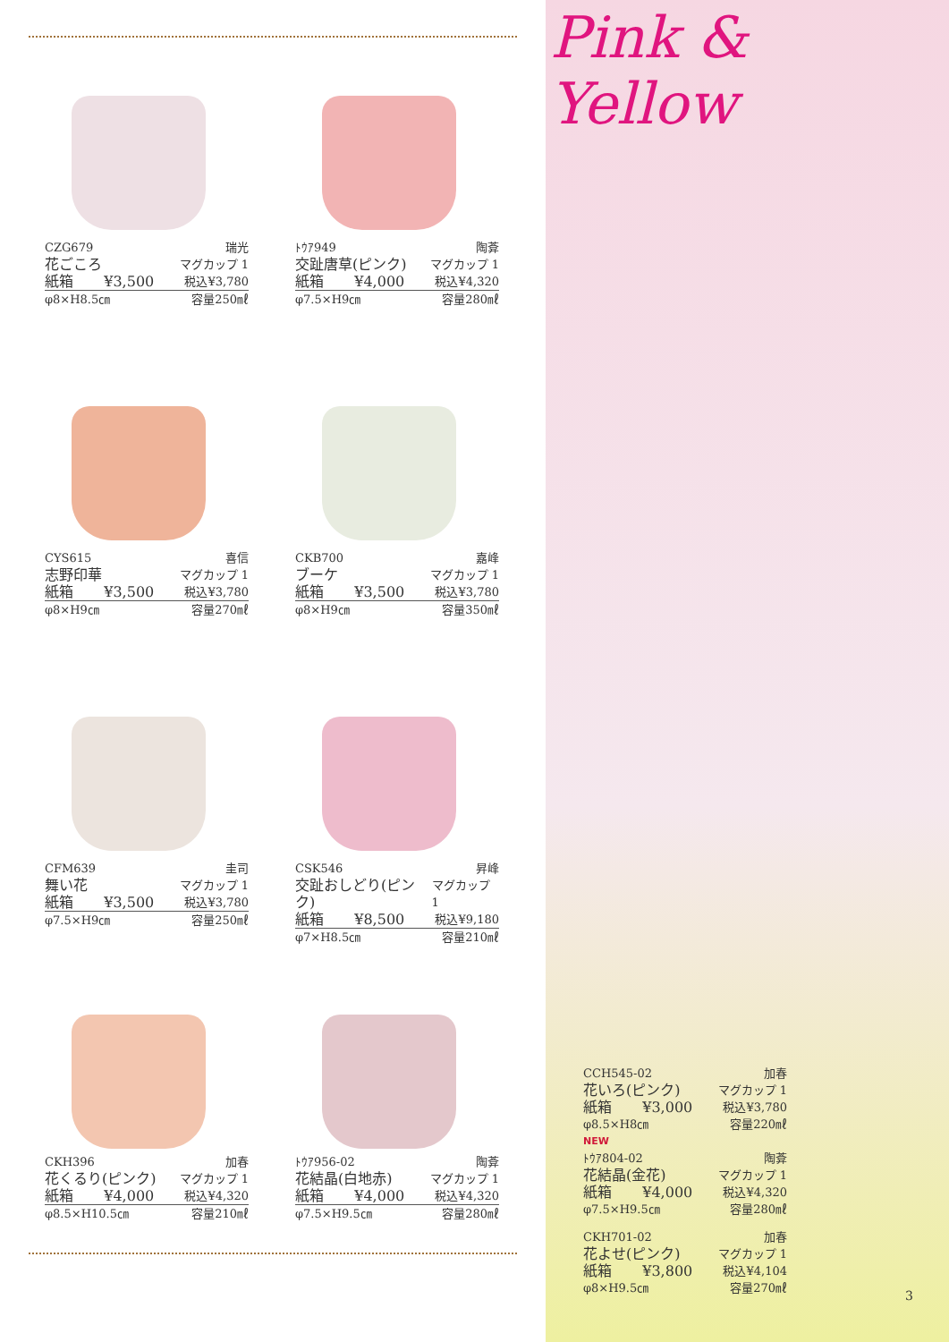CZG679 瑞光
花ごころ マグカップ 1
紙箱 ¥3,500 税込¥3,780
φ8×H8.5㎝ 容量250㎖
ﾄｳｱ949 陶葊
交趾唐草(ピンク) マグカップ 1
紙箱 ¥4,000 税込¥4,320
φ7.5×H9㎝ 容量280㎖
CYS615 喜信
志野印華 マグカップ 1
紙箱 ¥3,500 税込¥3,780
φ8×H9㎝ 容量270㎖
CKB700 嘉峰
ブーケ マグカップ 1
紙箱 ¥3,500 税込¥3,780
φ8×H9㎝ 容量350㎖
CFM639 圭司
舞い花 マグカップ 1
紙箱 ¥3,500 税込¥3,780
φ7.5×H9㎝ 容量250㎖
CSK546 昇峰
交趾おしどり(ピンク) マグカップ 1
紙箱 ¥8,500 税込¥9,180
φ7×H8.5㎝ 容量210㎖
CKH396 加春
花くるり(ピンク) マグカップ 1
紙箱 ¥4,000 税込¥4,320
φ8.5×H10.5㎝ 容量210㎖
ﾄｳｱ956-02 陶葊
花結晶(白地赤) マグカップ 1
紙箱 ¥4,000 税込¥4,320
φ7.5×H9.5㎝ 容量280㎖
Pink & Yellow
CCH545-02 加春
花いろ(ピンク) マグカップ 1
紙箱 ¥3,000 税込¥3,780
φ8.5×H8㎝ 容量220㎖
NEW
ﾄｳｱ804-02 陶葊
花結晶(金花) マグカップ 1
紙箱 ¥4,000 税込¥4,320
φ7.5×H9.5㎝ 容量280㎖
CKH701-02 加春
花よせ(ピンク) マグカップ 1
紙箱 ¥3,800 税込¥4,104
φ8×H9.5㎝ 容量270㎖
3